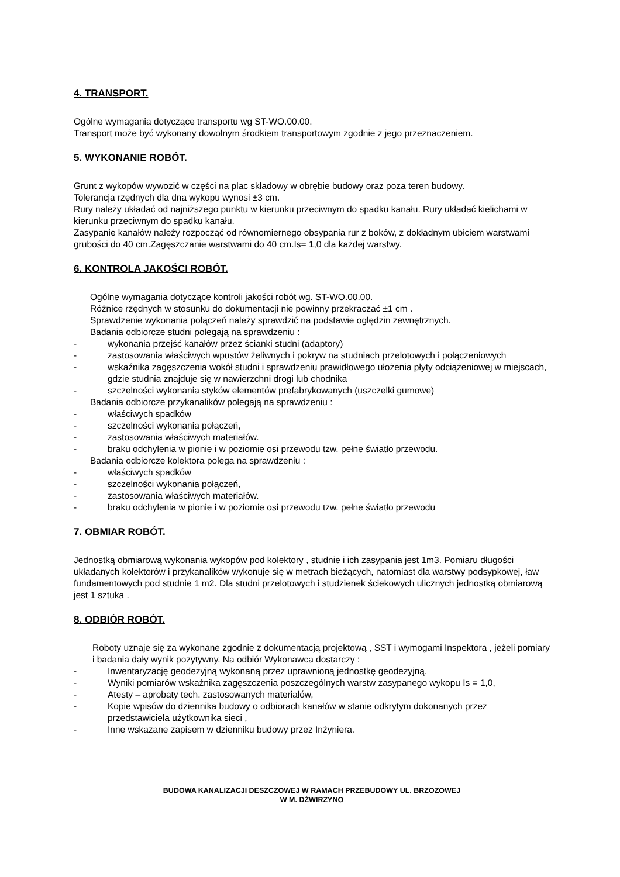4. TRANSPORT.
Ogólne wymagania dotyczące transportu wg ST-WO.00.00.
Transport może być wykonany dowolnym środkiem transportowym zgodnie z jego przeznaczeniem.
5. WYKONANIE ROBÓT.
Grunt z wykopów wywozić w części na plac składowy w obrębie budowy oraz poza teren budowy.
Tolerancja rzędnych dla dna wykopu wynosi ±3 cm.
Rury należy układać od najniższego punktu w kierunku przeciwnym do spadku kanału. Rury układać kielichami w kierunku przeciwnym do spadku kanału.
Zasypanie kanałów należy rozpocząć od równomiernego obsypania rur z boków, z dokładnym ubiciem warstwami grubości do 40 cm.Zagęszczanie warstwami do 40 cm.Is= 1,0 dla każdej warstwy.
6. KONTROLA JAKOŚCI ROBÓT.
Ogólne wymagania dotyczące kontroli jakości robót wg. ST-WO.00.00.
Różnice rzędnych w stosunku do dokumentacji nie powinny przekraczać ±1 cm .
Sprawdzenie wykonania połączeń należy sprawdzić na podstawie oględzin zewnętrznych.
Badania odbiorcze studni polegają na sprawdzeniu :
- wykonania przejść kanałów przez ścianki studni (adaptory)
- zastosowania właściwych wpustów żeliwnych i pokryw na studniach przelotowych i połączeniowych
- wskaźnika zagęszczenia wokół studni i sprawdzeniu prawidłowego ułożenia płyty odciążeniowej w miejscach, gdzie studnia znajduje się w nawierzchni drogi lub chodnika
- szczelności wykonania styków elementów prefabrykowanych (uszczelki gumowe)
Badania odbiorcze przykanalików polegają na sprawdzeniu :
- właściwych spadków
- szczelności wykonania połączeń,
- zastosowania właściwych materiałów.
- braku odchylenia w pionie i w poziomie osi przewodu tzw. pełne światło przewodu.
Badania odbiorcze kolektora polega na sprawdzeniu :
- właściwych spadków
- szczelności wykonania połączeń,
- zastosowania właściwych materiałów.
- braku odchylenia w pionie i w poziomie osi przewodu tzw. pełne światło przewodu
7. OBMIAR ROBÓT.
Jednostką obmiarową wykonania wykopów pod kolektory , studnie i ich zasypania jest 1m3. Pomiaru długości układanych kolektorów i przykanalików wykonuje się w metrach bieżących, natomiast dla warstwy podsypkowej, ław fundamentowych pod studnie 1 m2. Dla studni przelotowych i studzienek ściekowych ulicznych jednostką obmiarową jest 1 sztuka .
8. ODBIÓR ROBÓT.
Roboty uznaje się za wykonane zgodnie z dokumentacją projektową , SST i wymogami Inspektora , jeżeli pomiary i badania dały wynik pozytywny. Na odbiór Wykonawca dostarczy :
- Inwentaryzację geodezyjną wykonaną przez uprawnioną jednostkę geodezyjną,
- Wyniki pomiarów wskaźnika zagęszczenia poszczególnych warstw zasypanego wykopu Is = 1,0,
- Atesty – aprobaty tech. zastosowanych materiałów,
- Kopie wpisów do dziennika budowy o odbiorach kanałów w stanie odkrytym dokonanych przez przedstawiciela użytkownika sieci ,
- Inne wskazane zapisem w dzienniku budowy przez Inżyniera.
BUDOWA KANALIZACJI DESZCZOWEJ W RAMACH PRZEBUDOWY UL. BRZOZOWEJ
W M. DŹWIRZYNO